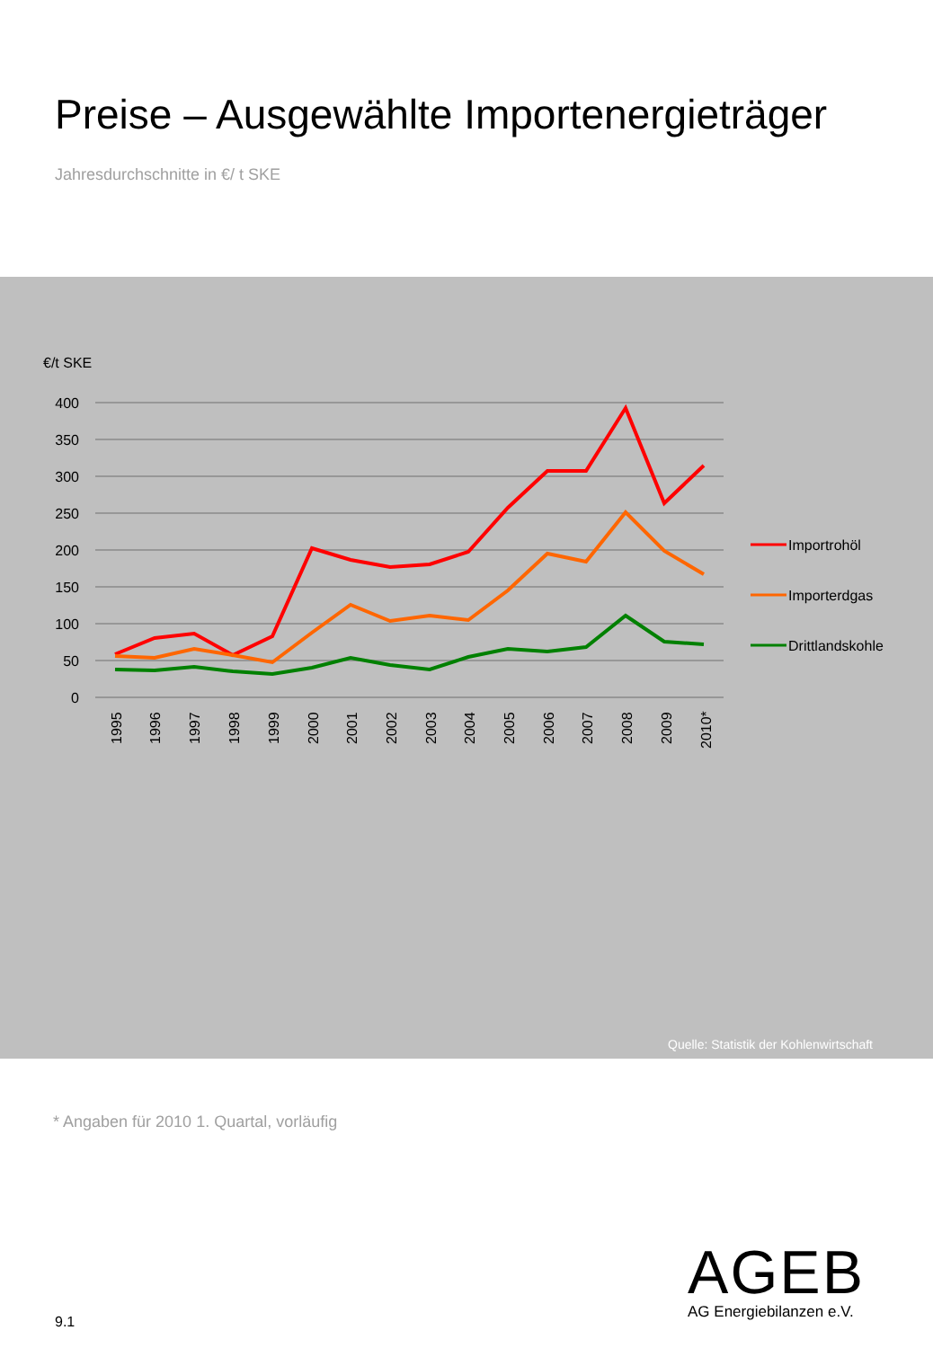Preise – Ausgewählte Importenergieträger
Jahresdurchschnitte in €/ t SKE
€/t SKE
400
350
300
250
200
150
100
50
0
1995
1996
1997
1998
1999
2000
2001
2002
2003
2004
2005
2006
2007
2008
2009
2010*
Importrohöl
Importerdgas
Drittlandskohle
Quelle: Statistik der Kohlenwirtschaft
* Angaben für 2010 1. Quartal, vorläufig
9.1
AGEB
AG Energiebilanzen e.V.